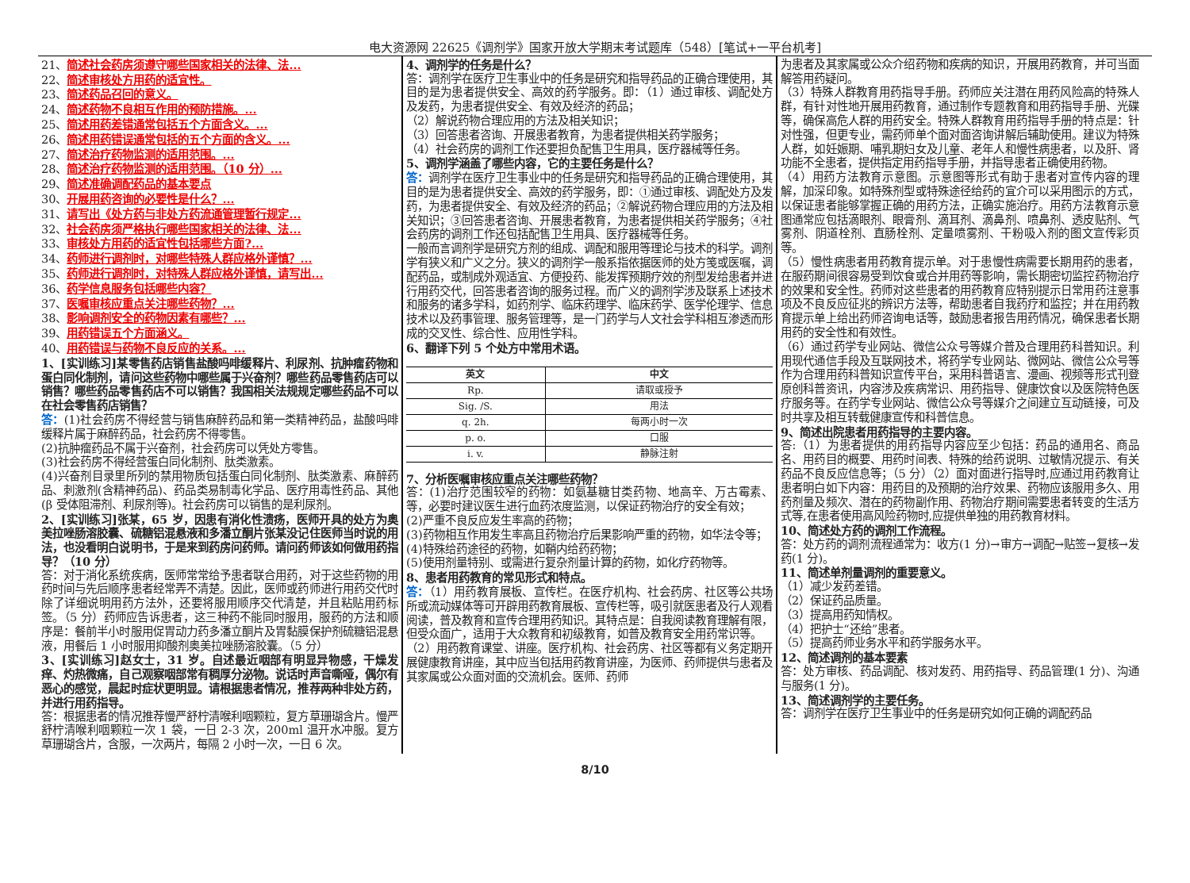电大资源网 22625《调剂学》国家开放大学期末考试题库（548）[笔试+一平台机考]
21、简述社会药房须遵守哪些国家相关的法律、法...
22、简述审核处方用药的适宜性。
23、简述药品召回的意义。
24、简述药物不良相互作用的预防措施。...
25、简述用药差错通常包括五个方面含义。...
26、简述用药错误通常包括的五个方面的含义。...
27、简述治疗药物监测的适用范围。...
28、简述治疗药物监测的适用范围。（10 分）...
29、简述准确调配药品的基本要点
30、开展用药咨询的必要性是什么？...
31、请写出《处方药与非处方药流通管理暂行规定...
32、社会药房须严格执行哪些国家相关的法律、法...
33、审核处方用药的适宜性包括哪些方面?...
34、药师进行调剂时，对哪些特殊人群应格外谨慎？...
35、药师进行调剂时，对特殊人群应格外谨慎，请写出...
36、药学信息服务包括哪些内容？
37、医嘱审核应重点关注哪些药物？...
38、影响调剂安全的药物因素有哪些？...
39、用药错误五个方面涵义。
40、用药错误与药物不良反应的关系。...
1、[实训练习]某零售药店销售盐酸吗啡缓释片、利尿剂、抗肿瘤药物和蛋白同化制剂，请问这些药物中哪些属于兴奋剂？哪些药品零售药店可以销售？哪些药品零售药店不可以销售？我国相关法规规定哪些药品不可以在社会零售药店销售？
答：(1)社会药房不得经营与销售麻醉药品和第一类精神药品，盐酸吗啡缓释片属于麻醉药品，社会药房不得零售。
(2)抗肿瘤药品不属于兴奋剂，社会药房可以凭处方零售。
(3)社会药房不得经营蛋白同化制剂、肽类激素。
(4)兴奋剂目录里所列的禁用物质包括蛋白同化制剂、肽类激素、麻醉药品、刺激剂(含精神药品)、药品类易制毒化学品、医疗用毒性药品、其他(β 受体阻滞剂、利尿剂等)。社会药房可以销售的是利尿剂。
2、[实训练习]张某，65 岁，因患有消化性溃疡，医师开具的处方为奥美拉唑肠溶胶囊、硫糖铝混悬液和多潘立酮片张某没记住医师当时说的用法，也没看明白说明书，于是来到药房问药师。请问药师该如何做用药指导？（10 分）
答：对于消化系统疾病，医师常常给予患者联合用药，对于这些药物的用药时间与先后顺序患者经常弄不清楚。因此，医师或药师进行用药交代时除了详细说明用药方法外，还要将服用顺序交代清楚，并且粘贴用药标签。（5 分）药师应告诉患者，这三种药不能同时服用，服药的方法和顺序是：餐前半小时服用促胃动力药多潘立酮片及胃黏膜保护剂硫糖铝混悬液，用餐后 1 小时服用抑酸剂奥美拉唑肠溶胶囊。（5 分）
3、[实训练习]赵女士，31 岁。自述最近咽部有明显异物感，干燥发痒、灼热微痛，自己观察咽部常有稠厚分泌物。说话时声音嘶哑，偶尔有恶心的感觉，晨起时症状更明显。请根据患者情况，推荐两种非处方药，并进行用药指导。
答：根据患者的情况推荐慢严舒柠清喉利咽颗粒，复方草珊瑚含片。慢严舒柠清喉利咽颗粒一次 1 袋，一日 2-3 次，200ml 温开水冲服。复方草珊瑚含片，含服，一次两片，每隔 2 小时一次，一日 6 次。
4、调剂学的任务是什么？
答：调剂学在医疗卫生事业中的任务是研究和指导药品的正确合理使用，其目的是为患者提供安全、高效的药学服务。即：（1）通过审核、调配处方及发药，为患者提供安全、有效及经济的药品；
（2）解说药物合理应用的方法及相关知识；
（3）回答患者咨询、开展患者教育，为患者提供相关药学服务；
（4）社会药房的调剂工作还要担负配售卫生用具，医疗器械等任务。
5、调剂学涵盖了哪些内容，它的主要任务是什么？
答：调剂学在医疗卫生事业中的任务是研究和指导药品的正确合理使用，其目的是为患者提供安全、高效的药学服务，即：①通过审核、调配处方及发药，为患者提供安全、有效及经济的药品；②解说药物合理应用的方法及相关知识；③回答患者咨询、开展患者教育，为患者提供相关药学服务；④社会药房的调剂工作还包括配售卫生用具、医疗器械等任务。
一般而言调剂学是研究方剂的组成、调配和服用等理论与技术的科学。调剂学有狭义和广义之分。狭义的调剂学一般系指依据医师的处方笺或医嘱，调配药品，或制成外观适宜、方便投药、能发挥预期疗效的剂型发给患者并进行用药交代，回答患者咨询的服务过程。而广义的调剂学涉及联系上述技术和服务的诸多学科，如药剂学、临床药理学、临床药学、医学伦理学、信息技术以及药事管理、服务管理等，是一门药学与人文社会学科相互渗透而形成的交叉性、综合性、应用性学科。
6、翻译下列 5 个处方中常用术语。
| 英文 | 中文 |
| --- | --- |
| Rp. | 请取或授予 |
| Sig. /S. | 用法 |
| q. 2h. | 每两小时一次 |
| p. o. | 口服 |
| i. v. | 静脉注射 |
7、分析医嘱审核应重点关注哪些药物？
答：(1)治疗范围较窄的药物：如氨基糖甘类药物、地高辛、万古霉素、等，必要时建议医生进行血药浓度监测，以保证药物治疗的安全有效；
(2)严重不良反应发生率高的药物；
(3)药物相互作用发生率高且药物治疗后果影响严重的药物，如华法令等；
(4)特殊给药途径的药物，如鞘内给药药物；
(5)使用剂量特别、或需进行复杂剂量计算的药物，如化疗药物等。
8、患者用药教育的常见形式和特点。
答：（1）用药教育展板、宣传栏。在医疗机构、社会药房、社区等公共场所或流动媒体等可开辟用药教育展板、宣传栏等，吸引就医患者及行人观看阅读，普及教育和宣传合理用药知识。其特点是：自我阅读教育理解有限，但受众面广，适用于大众教育和初级教育，如普及教育安全用药常识等。
（2）用药教育课堂、讲座。医疗机构、社会药房、社区等都有义务定期开展健康教育讲座，其中应当包括用药教育讲座，为医师、药师提供与患者及其家属或公众面对面的交流机会。医师、药师
为患者及其家属或公众介绍药物和疾病的知识，开展用药教育，并可当面解答用药疑问。
（3）特殊人群教育用药指导手册。药师应关注潜在用药风险高的特殊人群，有针对性地开展用药教育，通过制作专题教育和用药指导手册、光碟等，确保高危人群的用药安全。特殊人群教育用药指导手册的特点是：针对性强，但更专业，需药师单个面对面咨询讲解后辅助使用。建议为特殊人群，如妊娠期、哺乳期妇女及儿童、老年人和慢性病患者，以及肝、肾功能不全患者，提供指定用药指导手册，并指导患者正确使用药物。
（4）用药方法教育示意图。示意图等形式有助于患者对宣传内容的理解，加深印象。如特殊剂型或特殊途径给药的宜介可以采用图示的方式，以保证患者能够掌握正确的用药方法，正确实施治疗。用药方法教育示意图通常应包括滴眼剂、眼膏剂、滴耳剂、滴鼻剂、喷鼻剂、透皮贴剂、气雾剂、阴道栓剂、直肠栓剂、定量喷雾剂、干粉吸入剂的图文宣传彩页等。
（5）慢性病患者用药教育提示单。对于患慢性病需要长期用药的患者，在服药期间很容易受到饮食或合并用药等影响，需长期密切监控药物治疗的效果和安全性。药师对这些患者的用药教育应特别提示日常用药注意事项及不良反应征兆的辨识方法等，帮助患者自我药疗和监控；并在用药教育提示单上给出药师咨询电话等，鼓励患者报告用药情况，确保患者长期用药的安全性和有效性。
（6）通过药学专业网站、微信公众号等媒介普及合理用药科普知识。利用现代通信手段及互联网技术，将药学专业网站、微网站、微信公众号等作为合理用药科普知识宣传平台，采用科普语言、漫画、视频等形式刊登原创科普资讯，内容涉及疾病常识、用药指导、健康饮食以及医院特色医疗服务等。在药学专业网站、微信公众号等媒介之间建立互动链接，可及时共享及相互转载健康宣传和科普信息。
9、简述出院患者用药指导的主要内容。
答:（1）为患者提供的用药指导内容应至少包括：药品的通用名、商品名、用药目的概要、用药时间表、特殊的给药说明、过敏情况提示、有关药品不良反应信息等；（5 分）（2）面对面进行指导时,应通过用药教育让患者明白如下内容：用药目的及预期的治疗效果、药物应该服用多久、用药剂量及频次、潜在的药物副作用、药物治疗期间需要患者转变的生活方式等,在患者使用高风险药物时,应提供单独的用药教育材料。
10、简述处方药的调剂工作流程。
答：处方药的调剂流程通常为：收方(1 分)→审方→调配→贴签→复核→发药(1 分)。
11、简述单剂量调剂的重要意义。
（1）减少发药差错。
（2）保证药品质量。
（3）提高用药知情权。
（4）把护士“还给”患者。
（5）提高药师业务水平和药学服务水平。
12、简述调剂的基本要素
答：处方审核、药品调配、核对发药、用药指导、药品管理(1 分)、沟通与服务(1 分)。
13、简述调剂学的主要任务。
答：调剂学在医疗卫生事业中的任务是研究如何正确的调配药品
8/10